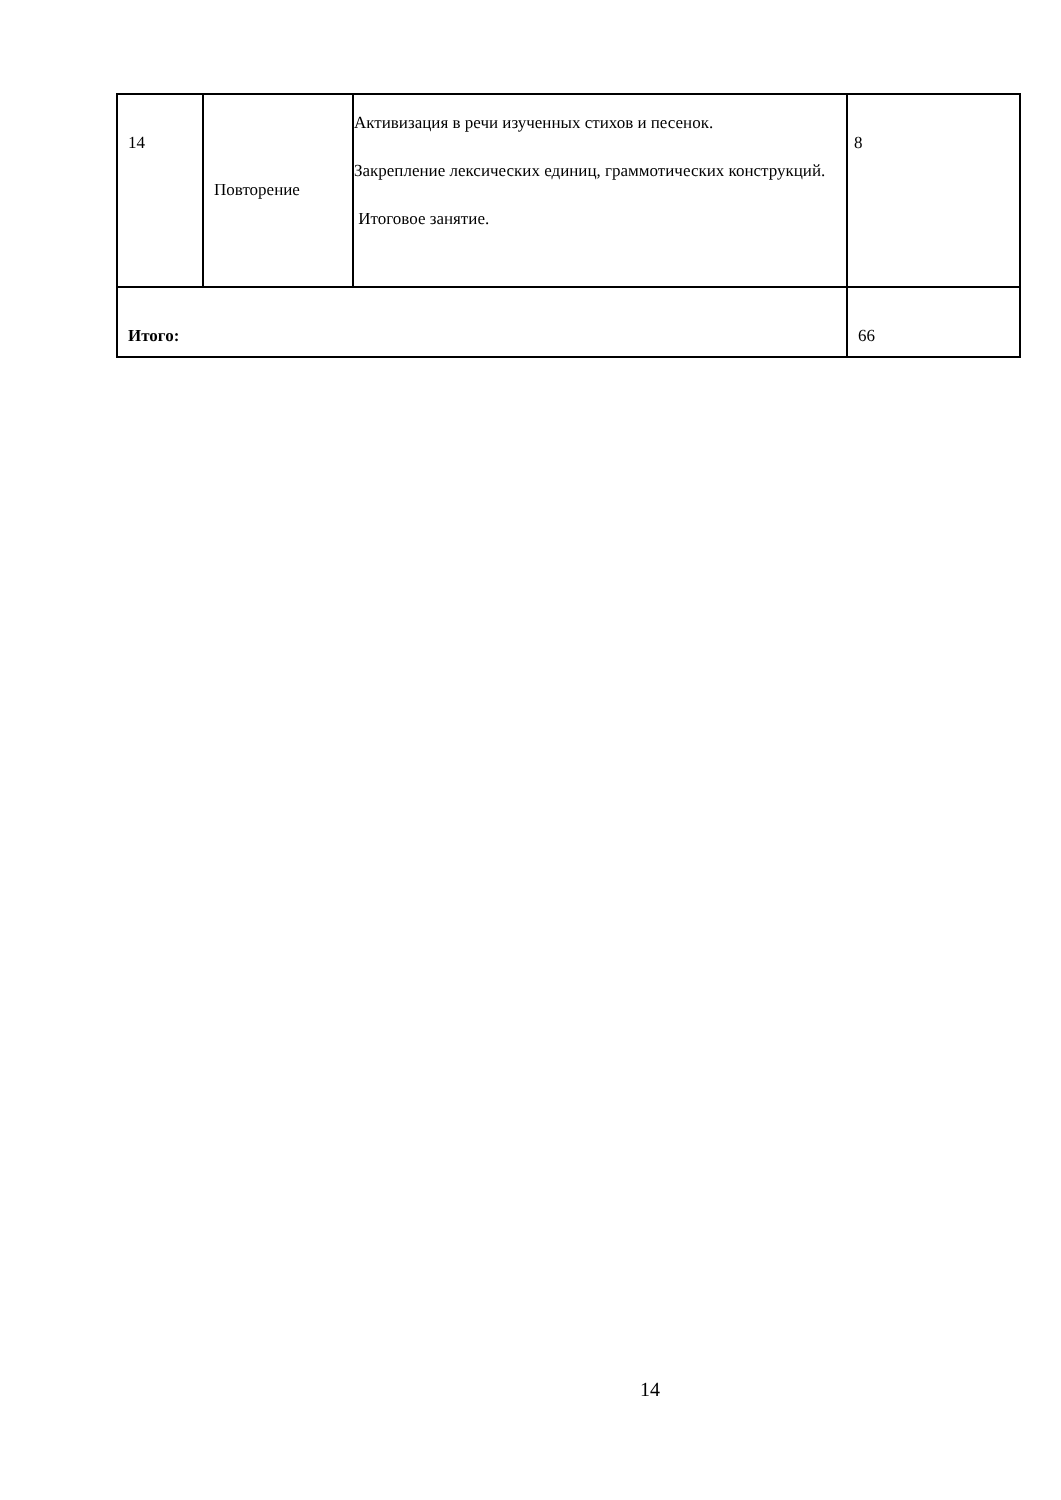| 14 | Повторение | Активизация в речи изученных стихов и песенок. Закрепление лексических единиц, граммотических конструкций. Итоговое занятие. | 8 |
| Итого: | | | 66 |
14